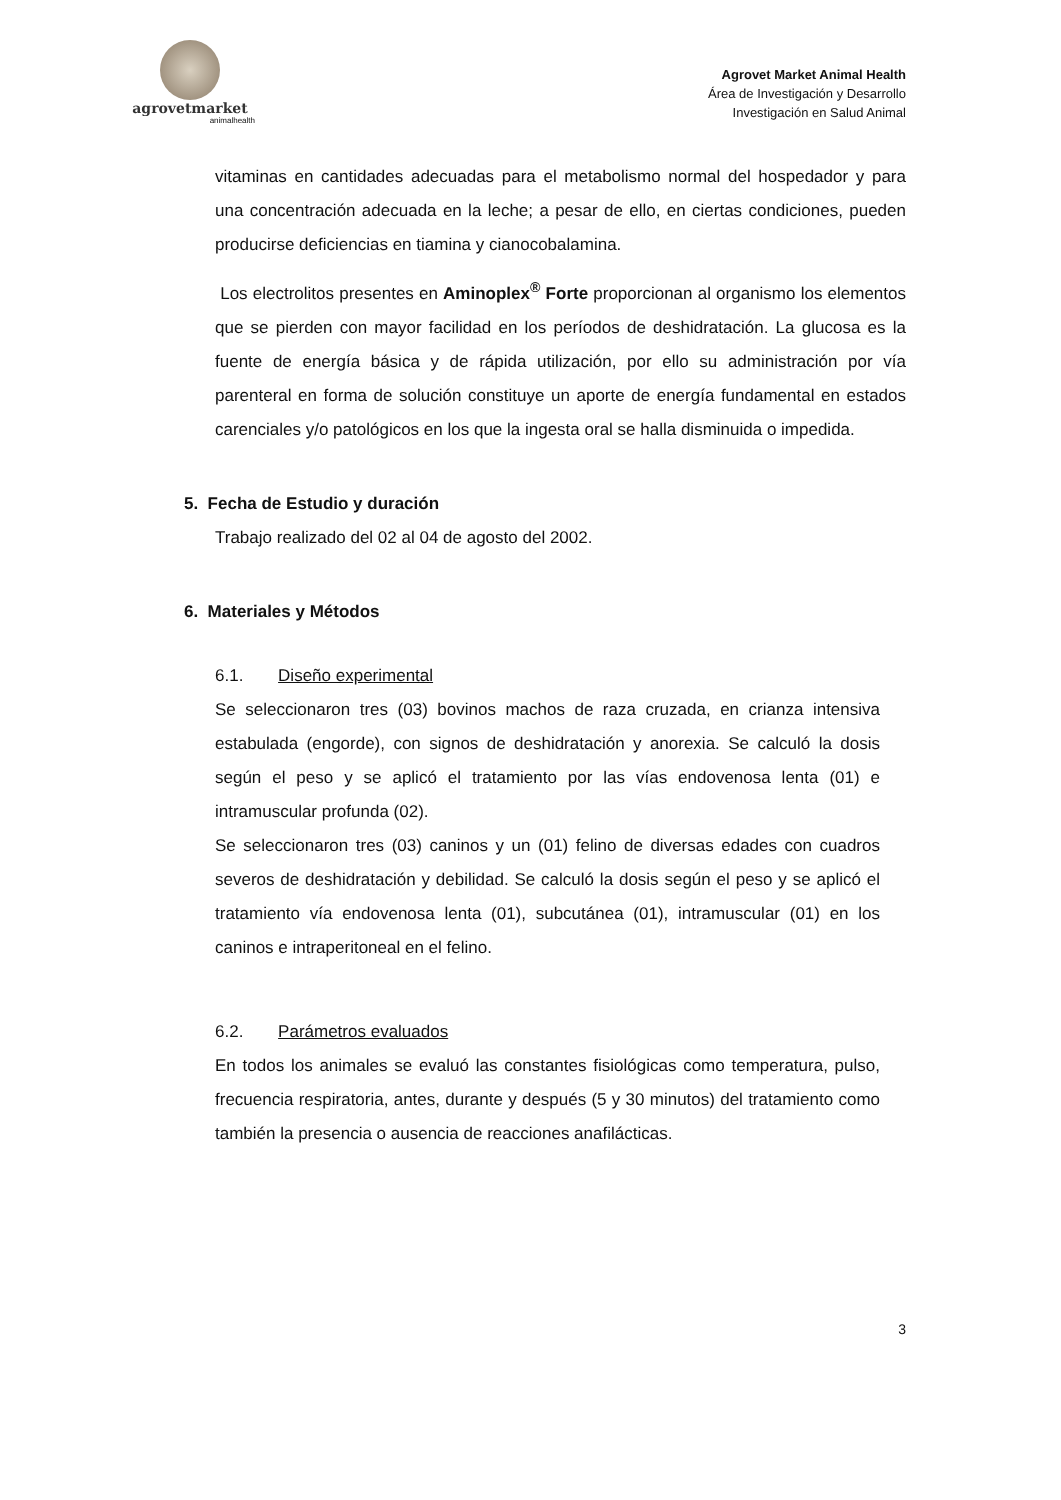agrovetmarket
animalhealth
Agrovet Market Animal Health
Área de Investigación y Desarrollo
Investigación en Salud Animal
vitaminas en cantidades adecuadas para el metabolismo normal del hospedador y para una concentración adecuada en la leche; a pesar de ello, en ciertas condiciones, pueden producirse deficiencias en tiamina y cianocobalamina.
Los electrolitos presentes en Aminoplex<sup>®</sup> Forte proporcionan al organismo los elementos que se pierden con mayor facilidad en los períodos de deshidratación. La glucosa es la fuente de energía básica y de rápida utilización, por ello su administración por vía parenteral en forma de solución constituye un aporte de energía fundamental en estados carenciales y/o patológicos en los que la ingesta oral se halla disminuida o impedida.
5. Fecha de Estudio y duración
Trabajo realizado del 02 al 04 de agosto del 2002.
6. Materiales y Métodos
6.1. Diseño experimental
Se seleccionaron tres (03) bovinos machos de raza cruzada, en crianza intensiva estabulada (engorde), con signos de deshidratación y anorexia. Se calculó la dosis según el peso y se aplicó el tratamiento por las vías endovenosa lenta (01) e intramuscular profunda (02).
Se seleccionaron tres (03) caninos y un (01) felino de diversas edades con cuadros severos de deshidratación y debilidad. Se calculó la dosis según el peso y se aplicó el tratamiento vía endovenosa lenta (01), subcutánea (01), intramuscular (01) en los caninos e intraperitoneal en el felino.
6.2. Parámetros evaluados
En todos los animales se evaluó las constantes fisiológicas como temperatura, pulso, frecuencia respiratoria, antes, durante y después (5 y 30 minutos) del tratamiento como también la presencia o ausencia de reacciones anafilácticas.
3